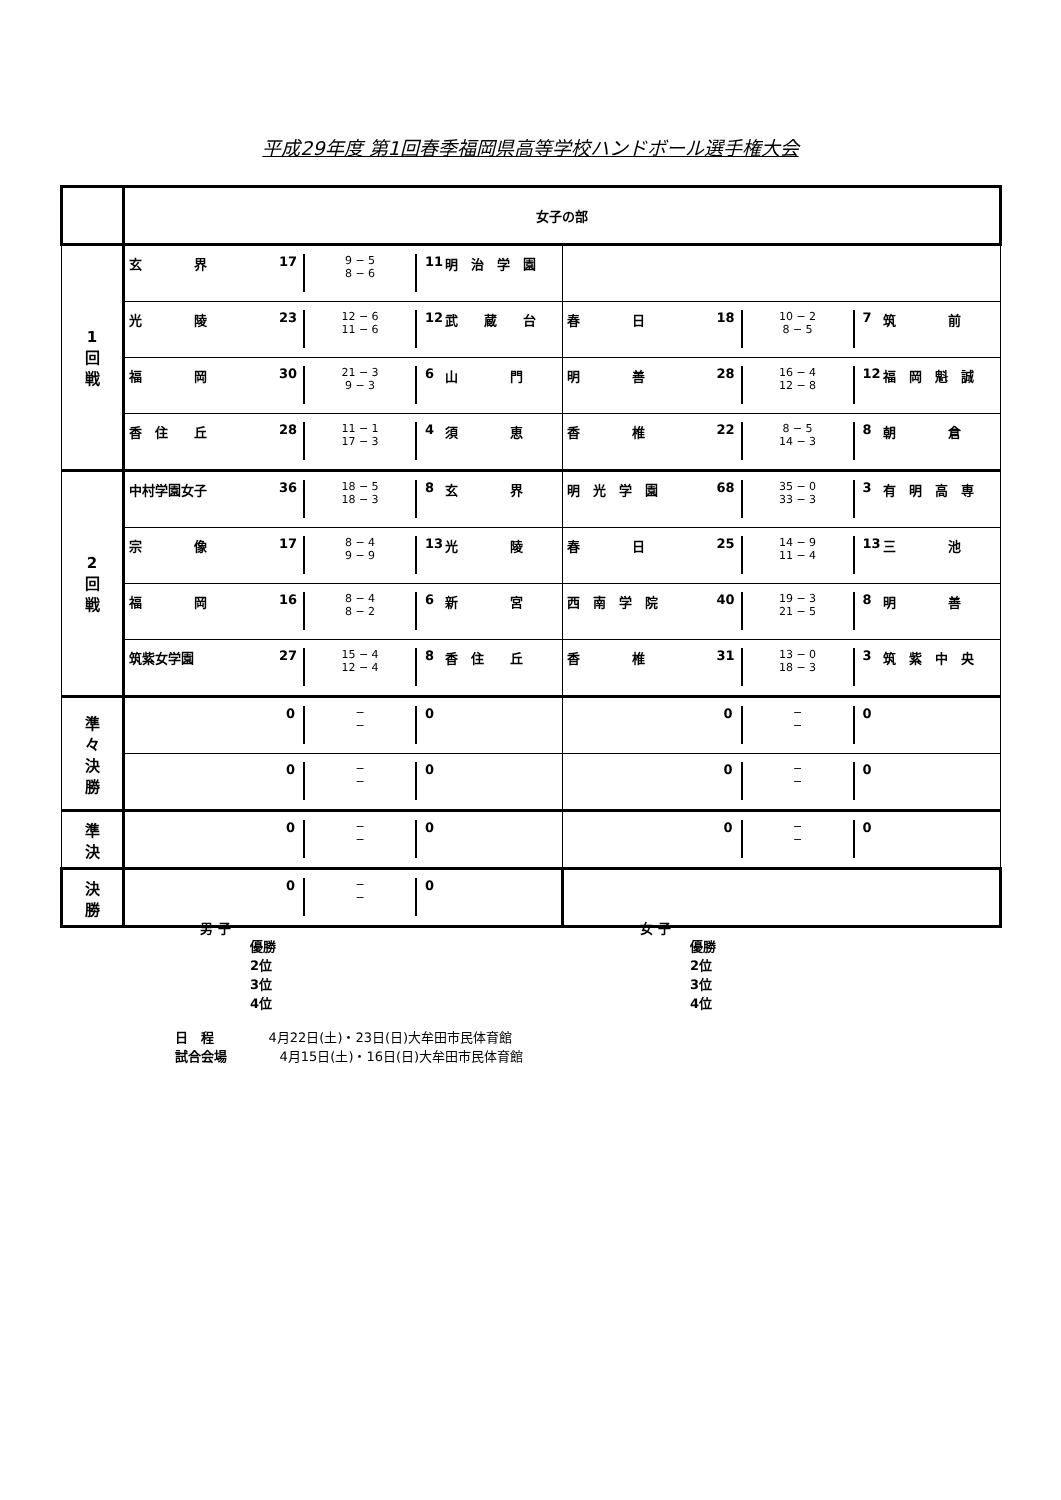平成29年度 第1回春季福岡県高等学校ハンドボール選手権大会
| | 女子の部 | |
| 1 回 戦 | 玄 界 17 9 − 5 8 − 6 11 明 治 学 園 | |
| | 光 陵 23 12 − 6 11 − 6 12 武 蔵 台 | 春 日 18 10 − 2 8 − 5 7 筑 前 |
| | 福 岡 30 21 − 3 9 − 3 6 山 門 | 明 善 28 16 − 4 12 − 8 12 福 岡 魁 誠 |
| | 香 住 丘 28 11 − 1 17 − 3 4 須 恵 | 香 椎 22 8 − 5 14 − 3 8 朝 倉 |
| 2 回 戦 | 中村学園女子 36 18 − 5 18 − 3 8 玄 界 | 明 光 学 園 68 35 − 0 33 − 3 3 有 明 高 専 |
| | 宗 像 17 8 − 4 9 − 9 13 光 陵 | 春 日 25 14 − 9 11 − 4 13 三 池 |
| | 福 岡 16 8 − 4 8 − 2 6 新 宮 | 西 南 学 院 40 19 − 3 21 − 5 8 明 善 |
| | 筑紫女学園 27 15 − 4 12 − 4 8 香 住 丘 | 香 椎 31 13 − 0 18 − 3 3 筑 紫 中 央 |
| 準 々 決 勝 | 0 − − 0 | 0 − − 0 |
| | 0 − − 0 | 0 − − 0 |
| 準 決 | 0 − − 0 | 0 − − 0 |
| 決 勝 | 0 − − 0 | |
男 子
優勝
2位
3位
4位
女 子
優勝
2位
3位
4位
日　程 4月22日(土)・23日(日)大牟田市民体育館
試合会場 4月15日(土)・16日(日)大牟田市民体育館